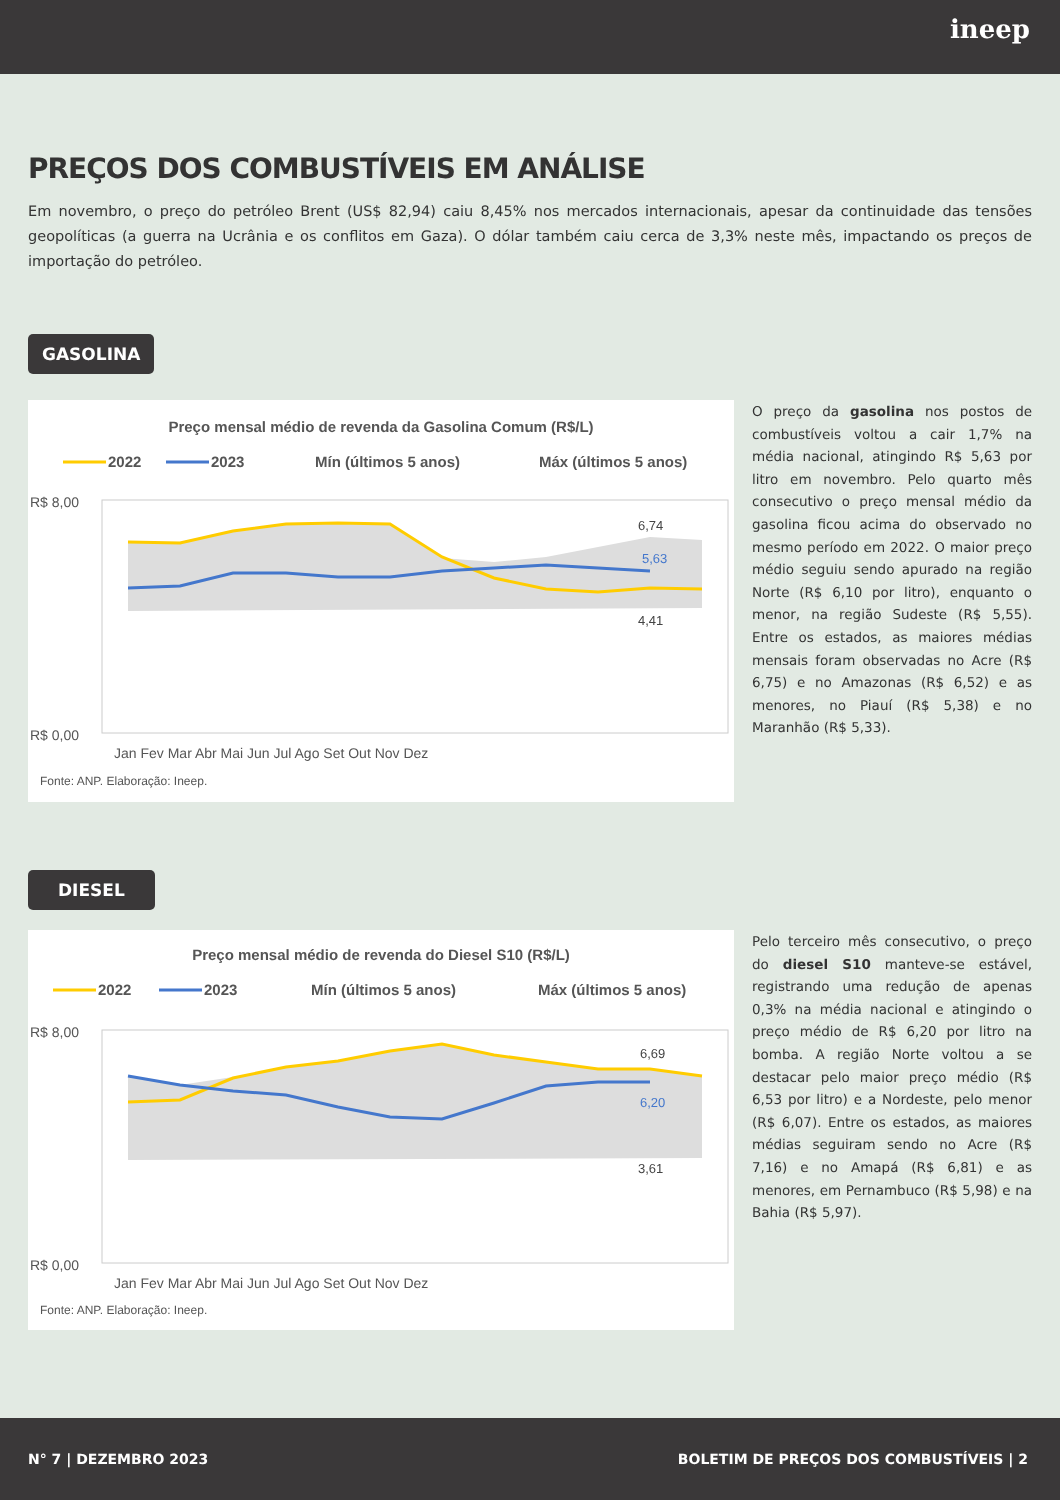ineep
PREÇOS DOS COMBUSTÍVEIS EM ANÁLISE
Em novembro, o preço do petróleo Brent (US$ 82,94) caiu 8,45% nos mercados internacionais, apesar da continuidade das tensões geopolíticas (a guerra na Ucrânia e os conflitos em Gaza). O dólar também caiu cerca de 3,3% neste mês, impactando os preços de importação do petróleo.
GASOLINA
Preço mensal médio de revenda da Gasolina Comum (R$/L)
2022
2023
Mín (últimos 5 anos)
Máx (últimos 5 anos)
R$ 8,00
R$ 0,00
6,74
5,63
4,41
Jan Fev Mar Abr Mai Jun Jul Ago Set Out Nov Dez
Fonte: ANP. Elaboração: Ineep.
O preço da gasolina nos postos de combustíveis voltou a cair 1,7% na média nacional, atingindo R$ 5,63 por litro em novembro. Pelo quarto mês consecutivo o preço mensal médio da gasolina ficou acima do observado no mesmo período em 2022. O maior preço médio seguiu sendo apurado na região Norte (R$ 6,10 por litro), enquanto o menor, na região Sudeste (R$ 5,55). Entre os estados, as maiores médias mensais foram observadas no Acre (R$ 6,75) e no Amazonas (R$ 6,52) e as menores, no Piauí (R$ 5,38) e no Maranhão (R$ 5,33).
DIESEL
Preço mensal médio de revenda do Diesel S10 (R$/L)
2022
2023
Mín (últimos 5 anos)
Máx (últimos 5 anos)
R$ 8,00
R$ 0,00
6,69
6,20
3,61
Jan Fev Mar Abr Mai Jun Jul Ago Set Out Nov Dez
Fonte: ANP. Elaboração: Ineep.
Pelo terceiro mês consecutivo, o preço do diesel S10 manteve-se estável, registrando uma redução de apenas 0,3% na média nacional e atingindo o preço médio de R$ 6,20 por litro na bomba. A região Norte voltou a se destacar pelo maior preço médio (R$ 6,53 por litro) e a Nordeste, pelo menor (R$ 6,07). Entre os estados, as maiores médias seguiram sendo no Acre (R$ 7,16) e no Amapá (R$ 6,81) e as menores, em Pernambuco (R$ 5,98) e na Bahia (R$ 5,97).
N° 7 | DEZEMBRO 2023 BOLETIM DE PREÇOS DOS COMBUSTÍVEIS | 2